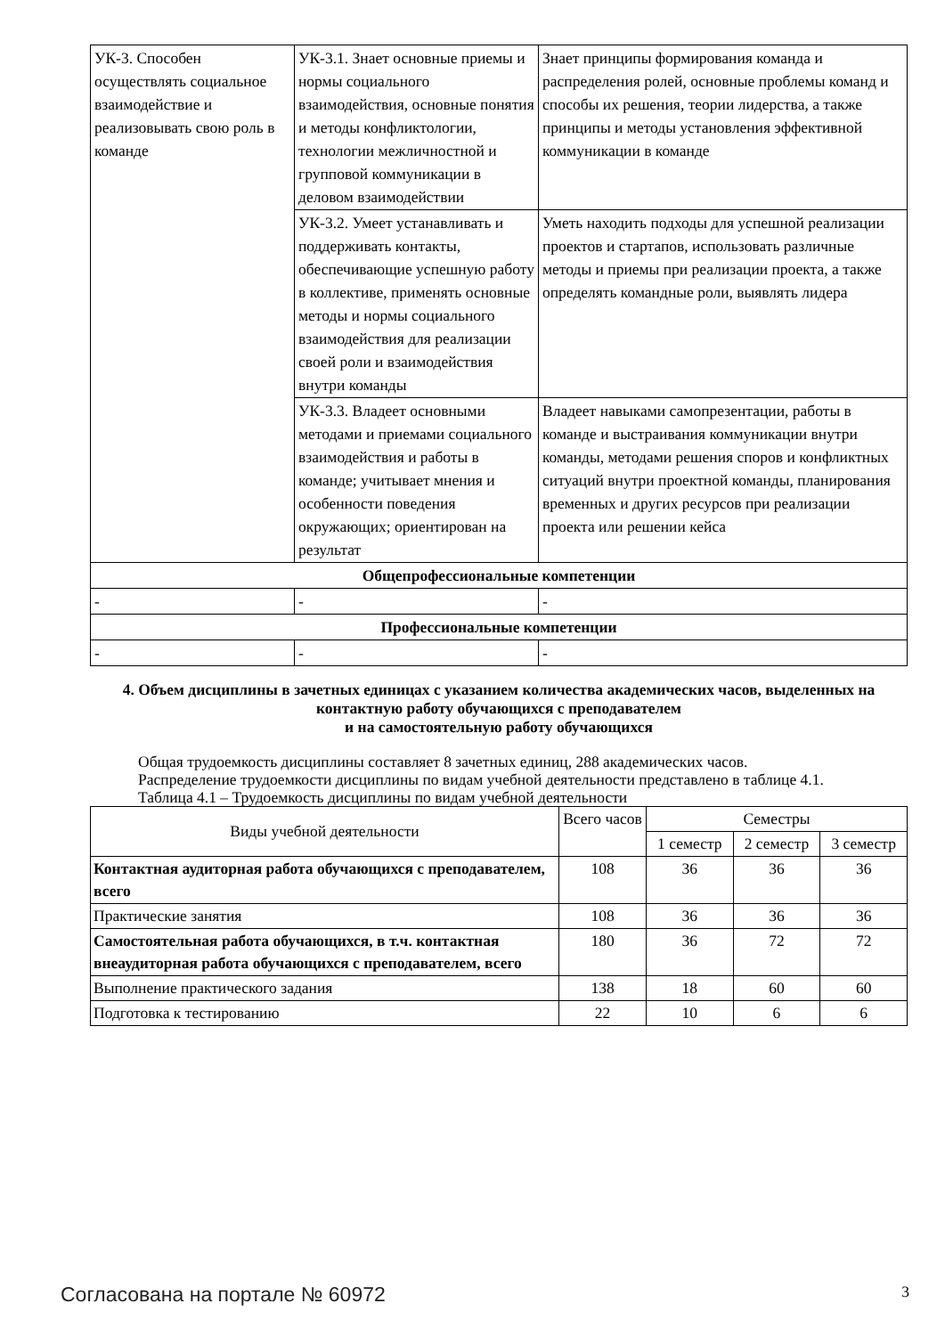| УК-3. Способен осуществлять социальное взаимодействие и реализовывать свою роль в команде | УК-3.1. Знает основные приемы и нормы социального взаимодействия, основные понятия и методы конфликтологии, технологии межличностной и групповой коммуникации в деловом взаимодействии | Знает принципы формирования команда и распределения ролей, основные проблемы команд и способы их решения, теории лидерства, а также принципы и методы установления эффективной коммуникации в команде |
| | УК-3.2. Умеет устанавливать и поддерживать контакты, обеспечивающие успешную работу в коллективе, применять основные методы и нормы социального взаимодействия для реализации своей роли и взаимодействия внутри команды | Уметь находить подходы для успешной реализации проектов и стартапов, использовать различные методы и приемы при реализации проекта, а также определять командные роли, выявлять лидера |
| | УК-3.3. Владеет основными методами и приемами социального взаимодействия и работы в команде; учитывает мнения и особенности поведения окружающих; ориентирован на результат | Владеет навыками самопрезентации, работы в команде и выстраивания коммуникации внутри команды, методами решения споров и конфликтных ситуаций внутри проектной команды, планирования временных и других ресурсов при реализации проекта или решении кейса |
| Общепрофессиональные компетенции | | |
| - | - | - |
| Профессиональные компетенции | | |
| - | - | - |
4. Объем дисциплины в зачетных единицах с указанием количества академических часов, выделенных на контактную работу обучающихся с преподавателем
и на самостоятельную работу обучающихся
Общая трудоемкость дисциплины составляет 8 зачетных единиц, 288 академических часов.
Распределение трудоемкости дисциплины по видам учебной деятельности представлено в таблице 4.1.
Таблица 4.1 – Трудоемкость дисциплины по видам учебной деятельности
| Виды учебной деятельности | Всего часов | Семестры | | |
| --- | --- | --- | --- | --- |
| | | 1 семестр | 2 семестр | 3 семестр |
| Контактная аудиторная работа обучающихся с преподавателем, всего | 108 | 36 | 36 | 36 |
| Практические занятия | 108 | 36 | 36 | 36 |
| Самостоятельная работа обучающихся, в т.ч. контактная внеаудиторная работа обучающихся с преподавателем, всего | 180 | 36 | 72 | 72 |
| Выполнение практического задания | 138 | 18 | 60 | 60 |
| Подготовка к тестированию | 22 | 10 | 6 | 6 |
Согласована на портале № 60972 3